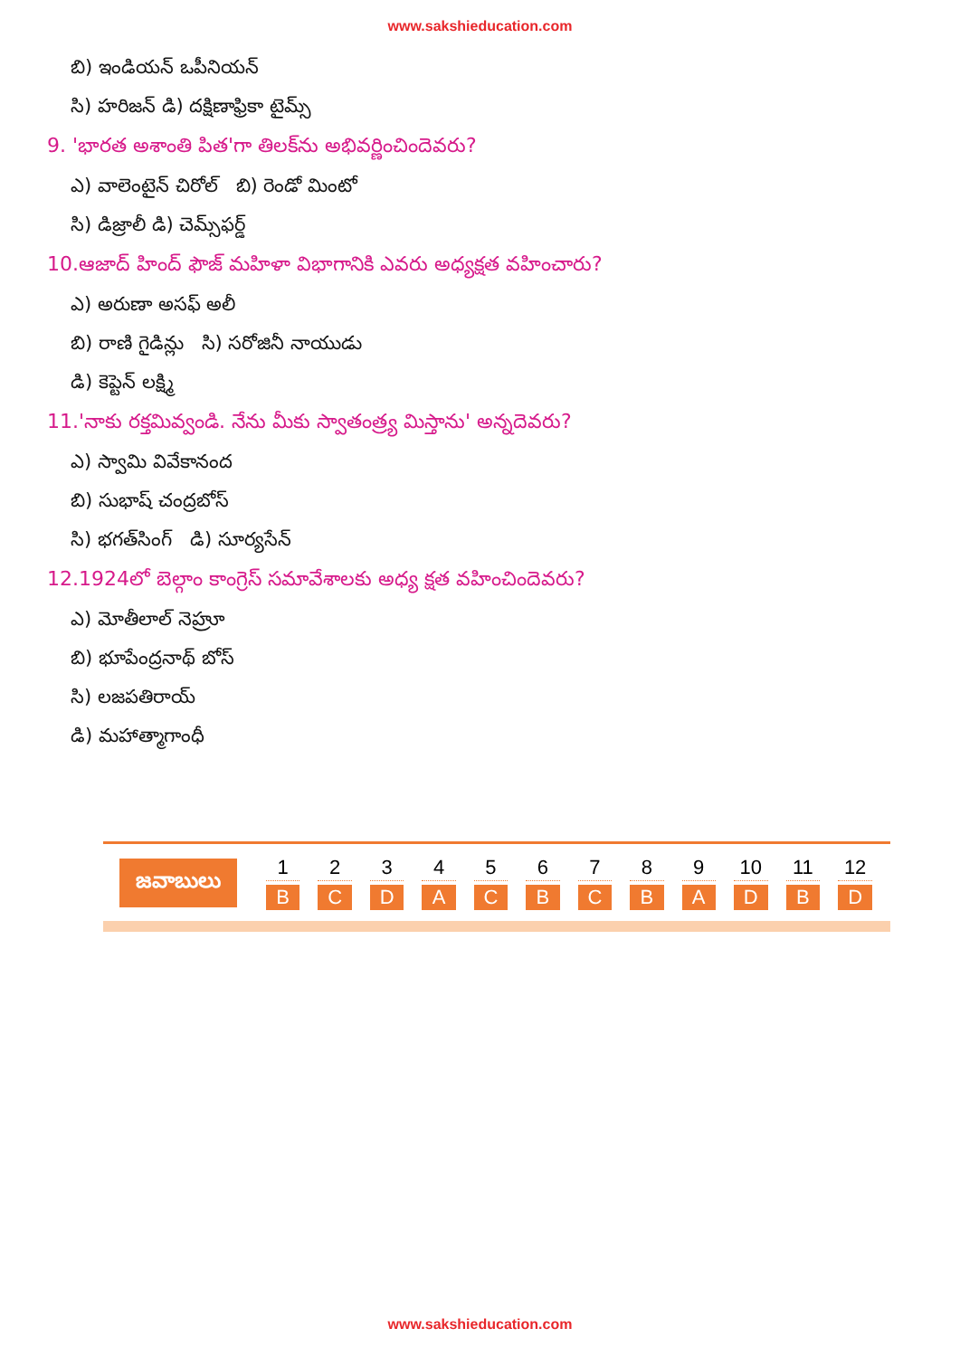www.sakshieducation.com
బి) ఇండియన్ ఒపీనియన్
సి) హరిజన్ డి) దక్షిణాఫ్రికా టైమ్స్
9. 'భారత అశాంతి పిత'గా తిలక్‌ను అభివర్ణించిందెవరు?
ఎ) వాలెంటైన్ చిరోల్ బి) రెండో మింటో
సి) డిజ్రాలీ డి) చెమ్స్‌ఫర్డ్
10.ఆజాద్ హింద్ ఫౌజ్ మహిళా విభాగానికి ఎవరు అధ్యక్షత వహించారు?
ఎ) అరుణా అసఫ్ అలీ
బి) రాణి గైడిన్లు సి) సరోజినీ నాయుడు
డి) కెప్టెన్ లక్ష్మి
11.'నాకు రక్తమివ్వండి. నేను మీకు స్వాతంత్ర్య మిస్తాను' అన్నదెవరు?
ఎ) స్వామి వివేకానంద
బి) సుభాష్ చంద్రబోస్
సి) భగత్‌సింగ్ డి) సూర్యసేన్
12.1924లో బెల్గాం కాంగ్రెస్ సమావేశాలకు అధ్య క్షత వహించిందెవరు?
ఎ) మోతీలాల్ నెహ్రూ
బి) భూపేంద్రనాథ్ బోస్
సి) లజపతిరాయ్
డి) మహాత్మాగాంధీ
జవాబులు
| 1 | 2 | 3 | 4 | 5 | 6 | 7 | 8 | 9 | 10 | 11 | 12 |
| --- | --- | --- | --- | --- | --- | --- | --- | --- | --- | --- | --- |
| B | C | D | A | C | B | C | B | A | D | B | D |
www.sakshieducation.com